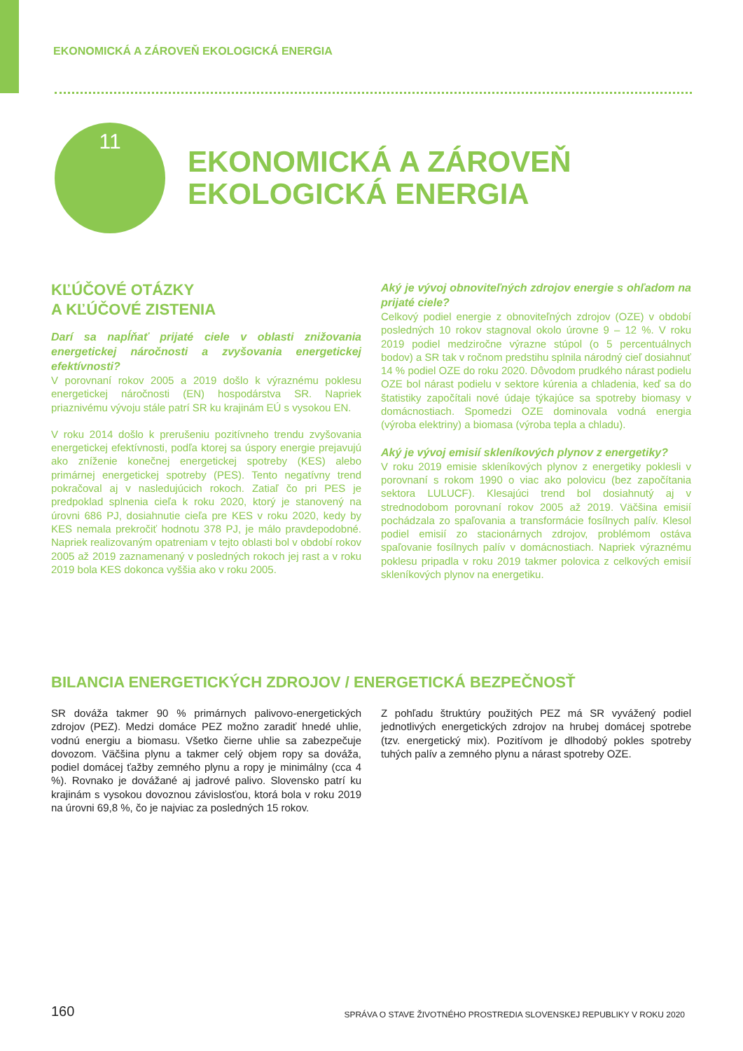EKONOMICKÁ A ZÁROVEŇ EKOLOGICKÁ ENERGIA
11
EKONOMICKÁ A ZÁROVEŇ
EKOLOGICKÁ ENERGIA
KĽÚČOVÉ OTÁZKY
A KĽÚČOVÉ ZISTENIA
Darí sa napĺňať prijaté ciele v oblasti znižovania energetickej náročnosti a zvyšovania energetickej efektívnosti?
V porovnaní rokov 2005 a 2019 došlo k výraznému poklesu energetickej náročnosti (EN) hospodárstva SR. Napriek priaznivému vývoju stále patrí SR ku krajinám EÚ s vysokou EN.
V roku 2014 došlo k prerušeniu pozitívneho trendu zvyšovania energetickej efektívnosti, podľa ktorej sa úspory energie prejavujú ako zníženie konečnej energetickej spotreby (KES) alebo primárnej energetickej spotreby (PES). Tento negatívny trend pokračoval aj v nasledujúcich rokoch. Zatiaľ čo pri PES je predpoklad splnenia cieľa k roku 2020, ktorý je stanovený na úrovni 686 PJ, dosiahnutie cieľa pre KES v roku 2020, kedy by KES nemala prekročiť hodnotu 378 PJ, je málo pravdepodobné. Napriek realizovaným opatreniam v tejto oblasti bol v období rokov 2005 až 2019 zaznamenaný v posledných rokoch jej rast a v roku 2019 bola KES dokonca vyššia ako v roku 2005.
Aký je vývoj obnoviteľných zdrojov energie s ohľadom na prijaté ciele?
Celkový podiel energie z obnoviteľných zdrojov (OZE) v období posledných 10 rokov stagnoval okolo úrovne 9 – 12 %. V roku 2019 podiel medziročne výrazne stúpol (o 5 percentuálnych bodov) a SR tak v ročnom predstihu splnila národný cieľ dosiahnuť 14 % podiel OZE do roku 2020. Dôvodom prudkého nárast podielu OZE bol nárast podielu v sektore kúrenia a chladenia, keď sa do štatistiky započítali nové údaje týkajúce sa spotreby biomasy v domácnostiach. Spomedzi OZE dominovala vodná energia (výroba elektriny) a biomasa (výroba tepla a chladu).
Aký je vývoj emisií skleníkových plynov z energetiky?
V roku 2019 emisie skleníkových plynov z energetiky poklesli v porovnaní s rokom 1990 o viac ako polovicu (bez započítania sektora LULUCF). Klesajúci trend bol dosiahnutý aj v strednodobom porovnaní rokov 2005 až 2019. Väčšina emisií pochádzala zo spaľovania a transformácie fosílnych palív. Klesol podiel emisií zo stacionárnych zdrojov, problémom ostáva spaľovanie fosílnych palív v domácnostiach. Napriek výraznému poklesu pripadla v roku 2019 takmer polovica z celkových emisií skleníkových plynov na energetiku.
BILANCIA ENERGETICKÝCH ZDROJOV / ENERGETICKÁ BEZPEČNOSŤ
SR dováža takmer 90 % primárnych palivovo-energetických zdrojov (PEZ). Medzi domáce PEZ možno zaradiť hnedé uhlie, vodnú energiu a biomasu. Všetko čierne uhlie sa zabezpečuje dovozom. Väčšina plynu a takmer celý objem ropy sa dováža, podiel domácej ťažby zemného plynu a ropy je minimálny (cca 4 %). Rovnako je dovážané aj jadrové palivo. Slovensko patrí ku krajinám s vysokou dovoznou závislosťou, ktorá bola v roku 2019 na úrovni 69,8 %, čo je najviac za posledných 15 rokov.
Z pohľadu štruktúry použitých PEZ má SR vyvážený podiel jednotlivých energetických zdrojov na hrubej domácej spotrebe (tzv. energetický mix). Pozitívom je dlhodobý pokles spotreby tuhých palív a zemného plynu a nárast spotreby OZE.
160 SPRÁVA O STAVE ŽIVOTNÉHO PROSTREDIA SLOVENSKEJ REPUBLIKY V ROKU 2020